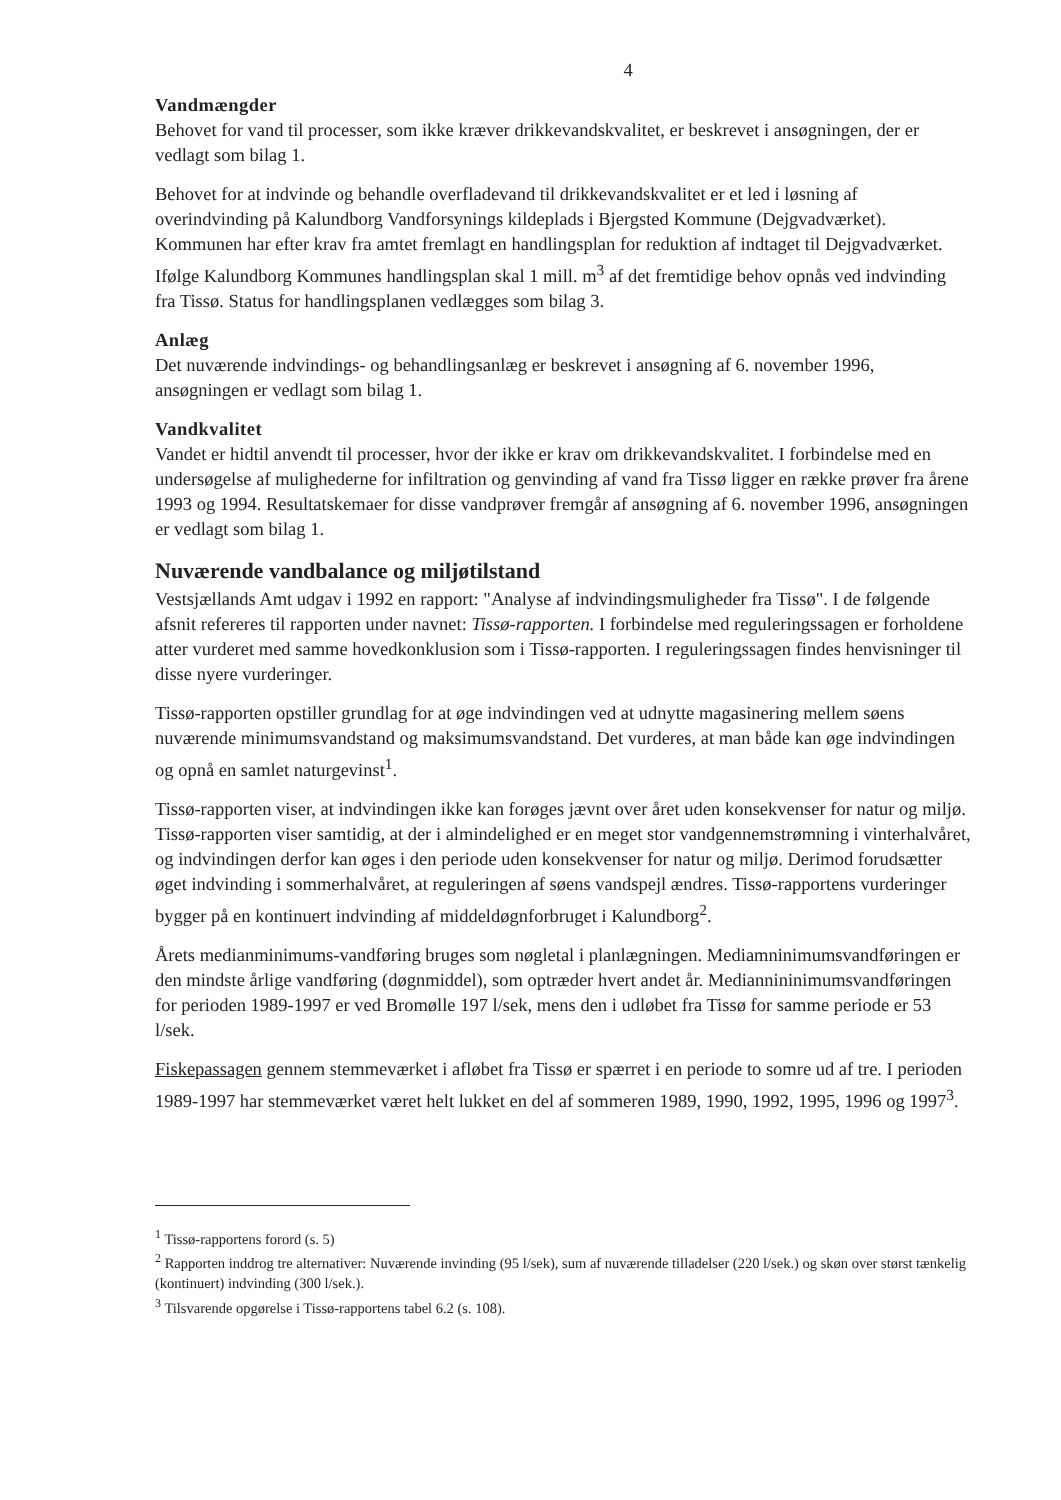4
Vandmængder
Behovet for vand til processer, som ikke kræver drikkevandskvalitet, er beskrevet i ansøgningen, der er vedlagt som bilag 1.
Behovet for at indvinde og behandle overfladevand til drikkevandskvalitet er et led i løsning af overindvinding på Kalundborg Vandforsynings kildeplads i Bjergsted Kommune (Dejgvadværket). Kommunen har efter krav fra amtet fremlagt en handlingsplan for reduktion af indtaget til Dejgvadværket. Ifølge Kalundborg Kommunes handlingsplan skal 1 mill. m<sup>3</sup> af det fremtidige behov opnås ved indvinding fra Tissø. Status for handlingsplanen vedlægges som bilag 3.
Anlæg
Det nuværende indvindings- og behandlingsanlæg er beskrevet i ansøgning af 6. november 1996, ansøgningen er vedlagt som bilag 1.
Vandkvalitet
Vandet er hidtil anvendt til processer, hvor der ikke er krav om drikkevandskvalitet. I forbindelse med en undersøgelse af mulighederne for infiltration og genvinding af vand fra Tissø ligger en række prøver fra årene 1993 og 1994. Resultatskemaer for disse vandprøver fremgår af ansøgning af 6. november 1996, ansøgningen er vedlagt som bilag 1.
Nuværende vandbalance og miljøtilstand
Vestsjællands Amt udgav i 1992 en rapport: "Analyse af indvindingsmuligheder fra Tissø". I de følgende afsnit refereres til rapporten under navnet: Tissø-rapporten. I forbindelse med reguleringssagen er forholdene atter vurderet med samme hovedkonklusion som i Tissø-rapporten. I reguleringssagen findes henvisninger til disse nyere vurderinger.
Tissø-rapporten opstiller grundlag for at øge indvindingen ved at udnytte magasinering mellem søens nuværende minimumsvandstand og maksimumsvandstand. Det vurderes, at man både kan øge indvindingen og opnå en samlet naturgevinst<sup>1</sup>.
Tissø-rapporten viser, at indvindingen ikke kan forøges jævnt over året uden konsekvenser for natur og miljø. Tissø-rapporten viser samtidig, at der i almindelighed er en meget stor vandgennemstrømning i vinterhalvåret, og indvindingen derfor kan øges i den periode uden konsekvenser for natur og miljø. Derimod forudsætter øget indvinding i sommerhalvåret, at reguleringen af søens vandspejl ændres. Tissø-rapportens vurderinger bygger på en kontinuert indvinding af middeldøgnforbruget i Kalundborg<sup>2</sup>.
Årets medianminimums-vandføring bruges som nøgletal i planlægningen. Mediamninimumsvandføringen er den mindste årlige vandføring (døgnmiddel), som optræder hvert andet år. Mediannininimumsvandføringen for perioden 1989-1997 er ved Bromølle 197 l/sek, mens den i udløbet fra Tissø for samme periode er 53 l/sek.
Fiskepassagen gennem stemmeværket i afløbet fra Tissø er spærret i en periode to somre ud af tre. I perioden 1989-1997 har stemmeværket været helt lukket en del af sommeren 1989, 1990, 1992, 1995, 1996 og 1997<sup>3</sup>.
<sup>1</sup> Tissø-rapportens forord (s. 5)
<sup>2</sup> Rapporten inddrog tre alternativer: Nuværende invinding (95 l/sek), sum af nuværende tilladelser (220 l/sek.) og skøn over størst tænkelig (kontinuert) indvinding (300 l/sek.).
<sup>3</sup> Tilsvarende opgørelse i Tissø-rapportens tabel 6.2 (s. 108).